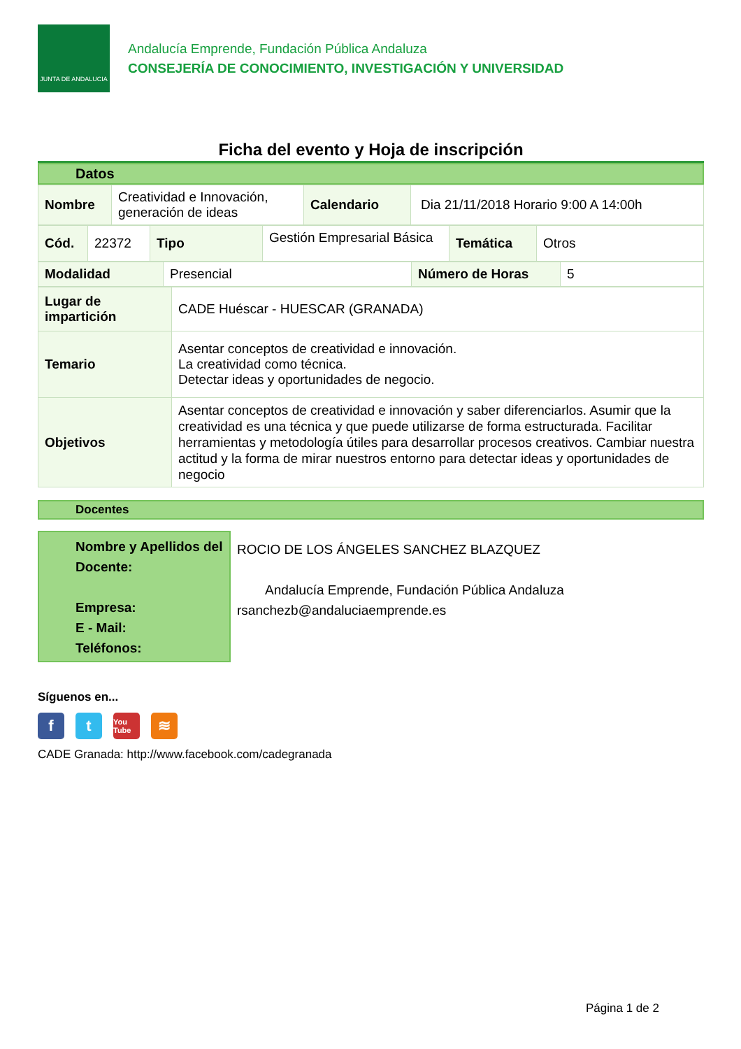JUNTA DE ANDALUCIA
Andalucía Emprende, Fundación Pública Andaluza
CONSEJERÍA DE CONOCIMIENTO, INVESTIGACIÓN Y UNIVERSIDAD
Ficha del evento y Hoja de inscripción
Datos
| Nombre | Creatividad e Innovación, generación de ideas | Calendario | Dia 21/11/2018 Horario 9:00 A 14:00h |
| Cód. | 22372 | Tipo | Gestión Empresarial Básica | Temática | Otros |
| Modalidad | Presencial | Número de Horas | 5 |
| Lugar de impartición | CADE Huéscar - HUESCAR (GRANADA) |
| Temario | Asentar conceptos de creatividad e innovación. La creatividad como técnica. Detectar ideas y oportunidades de negocio. |
| Objetivos | Asentar conceptos de creatividad e innovación y saber diferenciarlos. Asumir que la creatividad es una técnica y que puede utilizarse de forma estructurada. Facilitar herramientas y metodología útiles para desarrollar procesos creativos. Cambiar nuestra actitud y la forma de mirar nuestros entorno para detectar ideas y oportunidades de negocio |
Docentes
Nombre y Apellidos del Docente:
Empresa:
E - Mail:
Teléfonos:
ROCIO DE LOS ÁNGELES SANCHEZ BLAZQUEZ
Andalucía Emprende, Fundación Pública Andaluza
rsanchezb@andaluciaemprende.es
Síguenos en...
f t
You Tube
≋
CADE Granada: http://www.facebook.com/cadegranada
Página 1 de 2